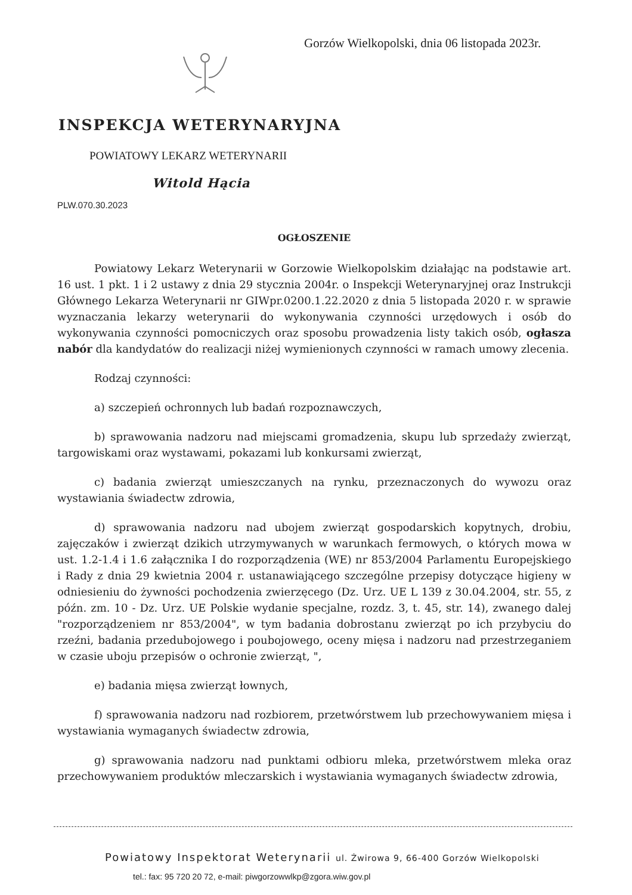Gorzów Wielkopolski, dnia 06 listopada 2023r.
INSPEKCJA WETERYNARYJNA
POWIATOWY LEKARZ WETERYNARII
Witold Hącia
PLW.070.30.2023
OGŁOSZENIE
Powiatowy Lekarz Weterynarii w Gorzowie Wielkopolskim działając na podstawie art. 16 ust. 1 pkt. 1 i 2 ustawy z dnia 29 stycznia 2004r. o Inspekcji Weterynaryjnej oraz Instrukcji Głównego Lekarza Weterynarii nr GIWpr.0200.1.22.2020 z dnia 5 listopada 2020 r. w sprawie wyznaczania lekarzy weterynarii do wykonywania czynności urzędowych i osób do wykonywania czynności pomocniczych oraz sposobu prowadzenia listy takich osób, ogłasza nabór dla kandydatów do realizacji niżej wymienionych czynności w ramach umowy zlecenia.
Rodzaj czynności:
a) szczepień ochronnych lub badań rozpoznawczych,
b) sprawowania nadzoru nad miejscami gromadzenia, skupu lub sprzedaży zwierząt, targowiskami oraz wystawami, pokazami lub konkursami zwierząt,
c) badania zwierząt umieszczanych na rynku, przeznaczonych do wywozu oraz wystawiania świadectw zdrowia,
d) sprawowania nadzoru nad ubojem zwierząt gospodarskich kopytnych, drobiu, zajęczaków i zwierząt dzikich utrzymywanych w warunkach fermowych, o których mowa w ust. 1.2-1.4 i 1.6 załącznika I do rozporządzenia (WE) nr 853/2004 Parlamentu Europejskiego i Rady z dnia 29 kwietnia 2004 r. ustanawiającego szczególne przepisy dotyczące higieny w odniesieniu do żywności pochodzenia zwierzęcego (Dz. Urz. UE L 139 z 30.04.2004, str. 55, z późn. zm. 10 - Dz. Urz. UE Polskie wydanie specjalne, rozdz. 3, t. 45, str. 14), zwanego dalej "rozporządzeniem nr 853/2004", w tym badania dobrostanu zwierząt po ich przybyciu do rzeźni, badania przedubojowego i poubojowego, oceny mięsa i nadzoru nad przestrzeganiem w czasie uboju przepisów o ochronie zwierząt, ",
e) badania mięsa zwierząt łownych,
f) sprawowania nadzoru nad rozbiorem, przetwórstwem lub przechowywaniem mięsa i wystawiania wymaganych świadectw zdrowia,
g) sprawowania nadzoru nad punktami odbioru mleka, przetwórstwem mleka oraz przechowywaniem produktów mleczarskich i wystawiania wymaganych świadectw zdrowia,
Powiatowy Inspektorat Weterynarii ul. Żwirowa 9, 66-400 Gorzów Wielkopolski
tel.: fax: 95 720 20 72, e-mail: piwgorzowwlkp@zgora.wiw.gov.pl